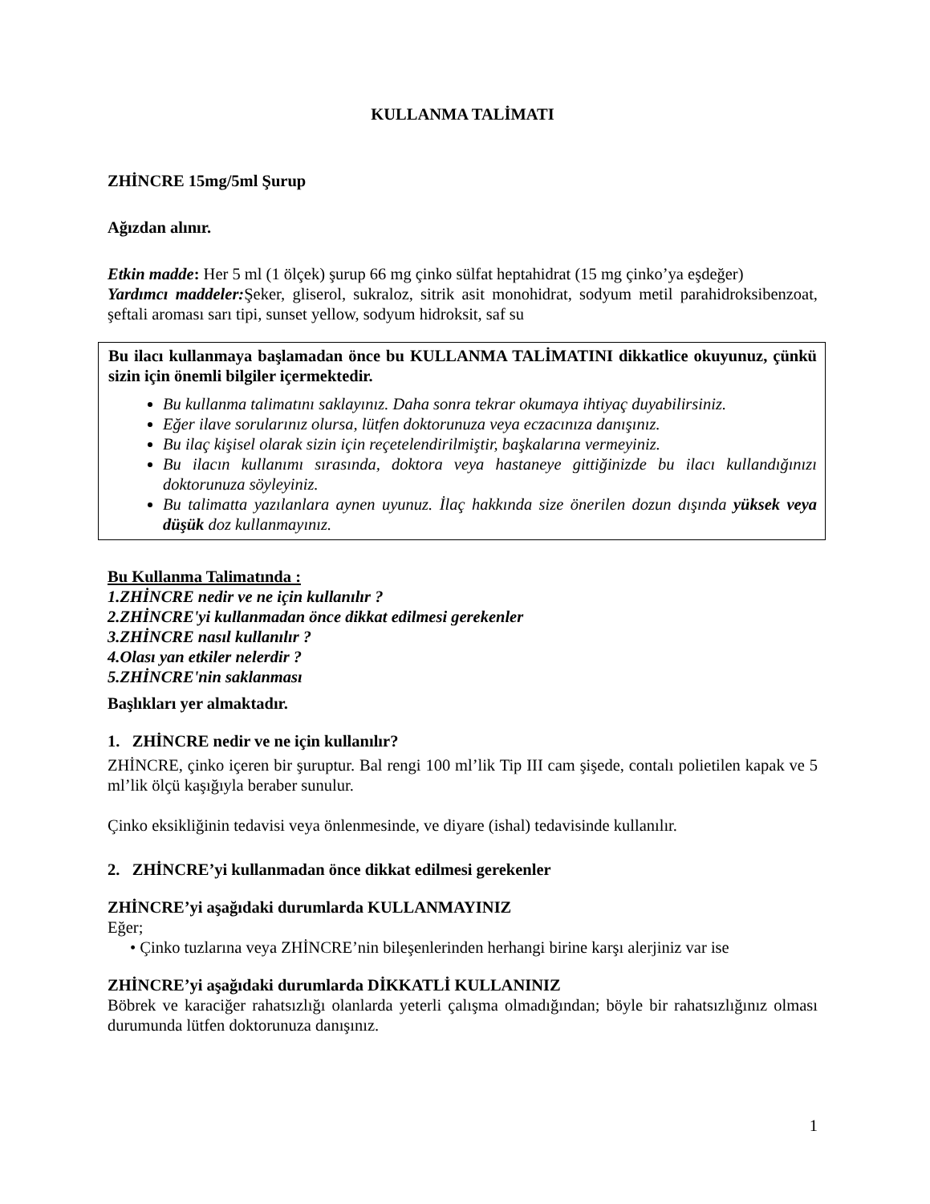KULLANMA TALİMATI
ZHİNCRE 15mg/5ml Şurup
Ağızdan alınır.
Etkin madde: Her 5 ml (1 ölçek) şurup 66 mg çinko sülfat heptahidrat (15 mg çinko’ya eşdeğer)
Yardımcı maddeler: Şeker, gliserol, sukraloz, sitrik asit monohidrat, sodyum metil parahidroksibenzoat, şeftali aroması sarı tipi, sunset yellow, sodyum hidroksit, saf su
Bu ilacı kullanmaya başlamadan önce bu KULLANMA TALİMATINI dikkatlice okuyunuz, çünkü sizin için önemli bilgiler içermektedir.
Bu kullanma talimatını saklayınız. Daha sonra tekrar okumaya ihtiyaç duyabilirsiniz.
Eğer ilave sorularınız olursa, lütfen doktorunuza veya eczacınıza danışınız.
Bu ilaç kişisel olarak sizin için reçetelendirilmiştir, başkalarına vermeyiniz.
Bu ilacın kullanımı sırasında, doktora veya hastaneye gittiğinizde bu ilacı kullandığınızı doktorunuza söyleyiniz.
Bu talimatta yazılanlara aynen uyunuz. İlaç hakkında size önerilen dozun dışında yüksek veya düşük doz kullanmayınız.
Bu Kullanma Talimatında :
1.ZHİNCRE nedir ve ne için kullanılır ?
2.ZHİNCRE'yi kullanmadan önce dikkat edilmesi gerekenler
3.ZHİNCRE nasıl kullanılır ?
4.Olası yan etkiler nelerdir ?
5.ZHİNCRE'nin saklanması
Başlıkları yer almaktadır.
1. ZHİNCRE nedir ve ne için kullanılır?
ZHİNCRE, çinko içeren bir şuruptur. Bal rengi 100 ml’lik Tip III cam şişede, contalı polietilen kapak ve 5 ml’lik ölçü kaşığıyla beraber sunulur.
Çinko eksikliğinin tedavisi veya önlenmesinde, ve diyare (ishal) tedavisinde kullanılır.
2. ZHİNCRE’yi kullanmadan önce dikkat edilmesi gerekenler
ZHİNCRE’yi aşağıdaki durumlarda KULLANMAYINIZ
Eğer;
• Çinko tuzlarına veya ZHİNCRE’nin bileşenlerinden herhangi birine karşı alerjiniz var ise
ZHİNCRE’yi aşağıdaki durumlarda DİKKATLİ KULLANINIZ
Böbrek ve karaciğer rahatsızlığı olanlarda yeterli çalışma olmadığından; böyle bir rahatsızlığınız olması durumunda lütfen doktorunuza danışınız.
1